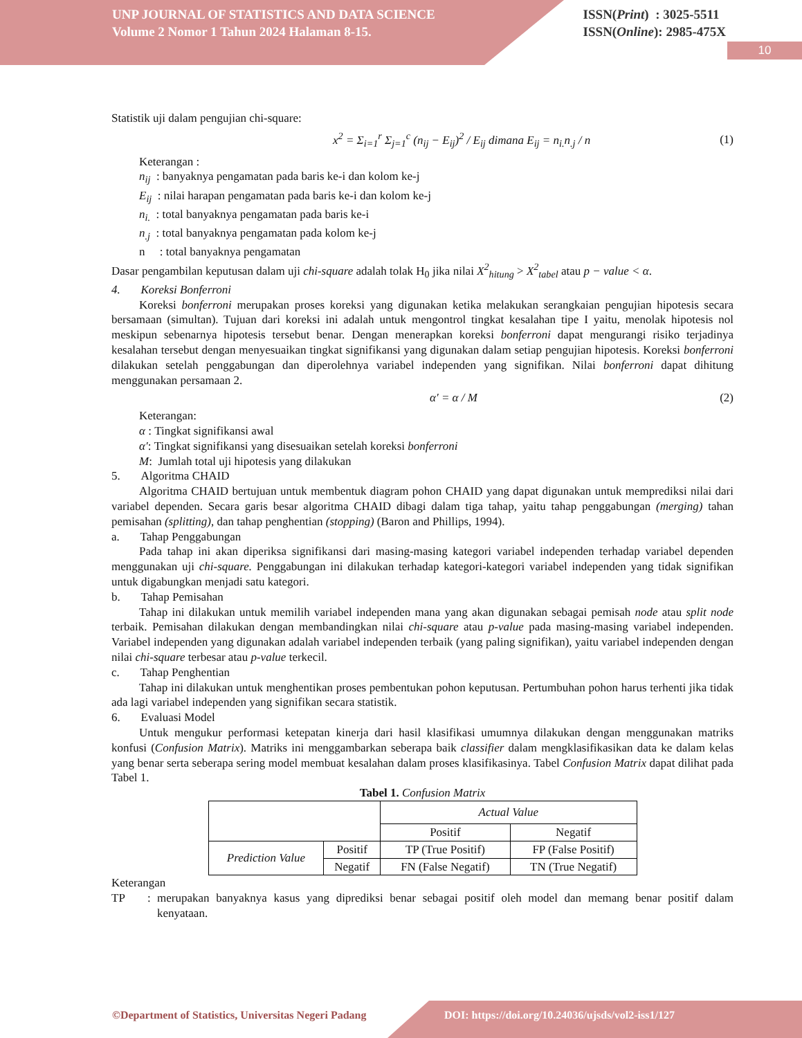UNP JOURNAL OF STATISTICS AND DATA SCIENCE
Volume 2 Nomor 1 Tahun 2024 Halaman 8-15.
ISSN(Print) : 3025-5511
ISSN(Online): 2985-475X
10
Statistik uji dalam pengujian chi-square:
x<sup>2</sup> = Σ<sub>i=1</sub><sup>r</sup> Σ<sub>j=1</sub><sup>c</sup> (n<sub>ij</sub> − E<sub>ij</sub>)<sup>2</sup> / E<sub>ij</sub> dimana E<sub>ij</sub> = n<sub>i.</sub>n<sub>.j</sub> / n (1)
Keterangan :
n<sub>ij</sub> : banyaknya pengamatan pada baris ke-i dan kolom ke-j
E<sub>ij</sub> : nilai harapan pengamatan pada baris ke-i dan kolom ke-j
n<sub>i.</sub> : total banyaknya pengamatan pada baris ke-i
n<sub>.j</sub> : total banyaknya pengamatan pada kolom ke-j
n : total banyaknya pengamatan
Dasar pengambilan keputusan dalam uji chi-square adalah tolak H<sub>0</sub> jika nilai X<sup>2</sup><sub>hitung</sub> > X<sup>2</sup><sub>tabel</sub> atau p − value < α.
4. Koreksi Bonferroni
Koreksi bonferroni merupakan proses koreksi yang digunakan ketika melakukan serangkaian pengujian hipotesis secara bersamaan (simultan). Tujuan dari koreksi ini adalah untuk mengontrol tingkat kesalahan tipe I yaitu, menolak hipotesis nol meskipun sebenarnya hipotesis tersebut benar. Dengan menerapkan koreksi bonferroni dapat mengurangi risiko terjadinya kesalahan tersebut dengan menyesuaikan tingkat signifikansi yang digunakan dalam setiap pengujian hipotesis. Koreksi bonferroni dilakukan setelah penggabungan dan diperolehnya variabel independen yang signifikan. Nilai bonferroni dapat dihitung menggunakan persamaan 2.
α′ = α / M (2)
Keterangan:
α : Tingkat signifikansi awal
α′: Tingkat signifikansi yang disesuaikan setelah koreksi bonferroni
M: Jumlah total uji hipotesis yang dilakukan
5. Algoritma CHAID
Algoritma CHAID bertujuan untuk membentuk diagram pohon CHAID yang dapat digunakan untuk memprediksi nilai dari variabel dependen. Secara garis besar algoritma CHAID dibagi dalam tiga tahap, yaitu tahap penggabungan (merging) tahan pemisahan (splitting), dan tahap penghentian (stopping) (Baron and Phillips, 1994).
a. Tahap Penggabungan
Pada tahap ini akan diperiksa signifikansi dari masing-masing kategori variabel independen terhadap variabel dependen menggunakan uji chi-square. Penggabungan ini dilakukan terhadap kategori-kategori variabel independen yang tidak signifikan untuk digabungkan menjadi satu kategori.
b. Tahap Pemisahan
Tahap ini dilakukan untuk memilih variabel independen mana yang akan digunakan sebagai pemisah node atau split node terbaik. Pemisahan dilakukan dengan membandingkan nilai chi-square atau p-value pada masing-masing variabel independen. Variabel independen yang digunakan adalah variabel independen terbaik (yang paling signifikan), yaitu variabel independen dengan nilai chi-square terbesar atau p-value terkecil.
c. Tahap Penghentian
Tahap ini dilakukan untuk menghentikan proses pembentukan pohon keputusan. Pertumbuhan pohon harus terhenti jika tidak ada lagi variabel independen yang signifikan secara statistik.
6. Evaluasi Model
Untuk mengukur performasi ketepatan kinerja dari hasil klasifikasi umumnya dilakukan dengan menggunakan matriks konfusi (Confusion Matrix). Matriks ini menggambarkan seberapa baik classifier dalam mengklasifikasikan data ke dalam kelas yang benar serta seberapa sering model membuat kesalahan dalam proses klasifikasinya. Tabel Confusion Matrix dapat dilihat pada Tabel 1.
Tabel 1. Confusion Matrix
| | | Actual Value | |
| | | Positif | Negatif |
| Prediction Value | Positif | TP (True Positif) | FP (False Positif) |
| | Negatif | FN (False Negatif) | TN (True Negatif) |
Keterangan
TP: merupakan banyaknya kasus yang diprediksi benar sebagai positif oleh model dan memang benar positif dalam kenyataan.
©Department of Statistics, Universitas Negeri Padang DOI: https://doi.org/10.24036/ujsds/vol2-iss1/127